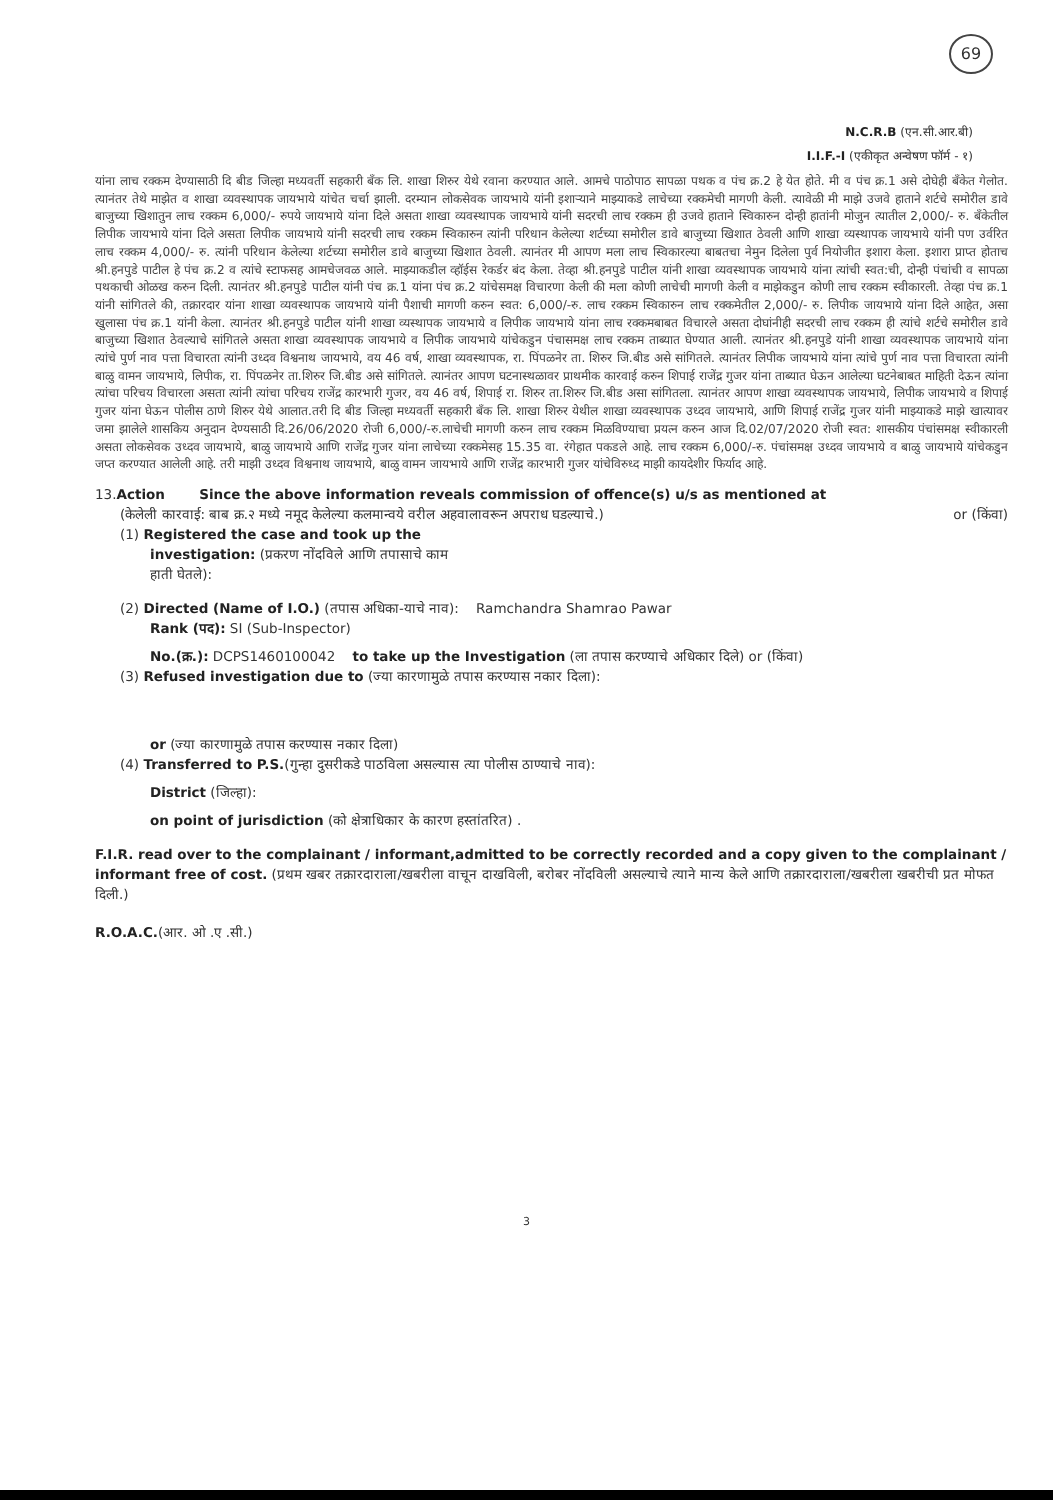69
N.C.R.B (एन.सी.आर.बी)
I.I.F.-I (एकीकृत अन्वेषण फॉर्म - १)
यांना लाच रक्कम देण्यासाठी दि बीड जिल्हा मध्यवर्ती सहकारी बँक लि. शाखा शिरुर येथे रवाना करण्यात आले. आमचे पाठोपाठ सापळा पथक व पंच क्र.2 हे येत होते. मी व पंच क्र.1 असे दोघेही बँकेत गेलोत. त्यानंतर तेथे माझेत व शाखा व्यवस्थापक जायभाये यांचेत चर्चा झाली. दरम्यान लोकसेवक जायभाये यांनी इशाऱ्याने माझ्याकडे लाचेच्या रक्कमेची मागणी केली. त्यावेळी मी माझे उजवे हाताने शर्टचे समोरील डावे बाजुच्या खिशातुन लाच रक्कम 6,000/- रुपये जायभाये यांना दिले असता शाखा व्यवस्थापक जायभाये यांनी सदरची लाच रक्कम ही उजवे हाताने स्विकारुन दोन्ही हातांनी मोजुन त्यातील 2,000/- रु. बँकेतील लिपीक जायभाये यांना दिले असता लिपीक जायभाये यांनी सदरची लाच रक्कम स्विकारुन त्यांनी परिधान केलेल्या शर्टच्या समोरील डावे बाजुच्या खिशात ठेवली आणि शाखा व्यस्थापक जायभाये यांनी पण उर्वरित लाच रक्कम 4,000/- रु. त्यांनी परिधान केलेल्या शर्टच्या समोरील डावे बाजुच्या खिशात ठेवली. त्यानंतर मी आपण मला लाच स्विकारल्या बाबतचा नेमुन दिलेला पुर्व नियोजीत इशारा केला. इशारा प्राप्त होताच श्री.हनपुडे पाटील हे पंच क्र.2 व त्यांचे स्टाफसह आमचेजवळ आले. माझ्याकडील व्हॉईस रेकर्डर बंद केला. तेव्हा श्री.हनपुडे पाटील यांनी शाखा व्यवस्थापक जायभाये यांना त्यांची स्वत:ची, दोन्ही पंचांची व सापळा पथकाची ओळख करुन दिली. त्यानंतर श्री.हनपुडे पाटील यांनी पंच क्र.1 यांना पंच क्र.2 यांचेसमक्ष विचारणा केली की मला कोणी लाचेची मागणी केली व माझेकडुन कोणी लाच रक्कम स्वीकारली. तेव्हा पंच क्र.1 यांनी सांगितले की, तक्रारदार यांना शाखा व्यवस्थापक जायभाये यांनी पैशाची मागणी करुन स्वत: 6,000/-रु. लाच रक्कम स्विकारुन लाच रक्कमेतील 2,000/- रु. लिपीक जायभाये यांना दिले आहेत, असा खुलासा पंच क्र.1 यांनी केला. त्यानंतर श्री.हनपुडे पाटील यांनी शाखा व्यस्थापक जायभाये व लिपीक जायभाये यांना लाच रक्कमबाबत विचारले असता दोघांनीही सदरची लाच रक्कम ही त्यांचे शर्टचे समोरील डावे बाजुच्या खिशात ठेवल्याचे सांगितले असता शाखा व्यवस्थापक जायभाये व लिपीक जायभाये यांचेकडुन पंचासमक्ष लाच रक्कम ताब्यात घेण्यात आली. त्यानंतर श्री.हनपुडे यांनी शाखा व्यवस्थापक जायभाये यांना त्यांचे पुर्ण नाव पत्ता विचारता त्यांनी उध्दव विश्वनाथ जायभाये, वय 46 वर्ष, शाखा व्यवस्थापक, रा. पिंपळनेर ता. शिरुर जि.बीड असे सांगितले. त्यानंतर लिपीक जायभाये यांना त्यांचे पुर्ण नाव पत्ता विचारता त्यांनी बाळु वामन जायभाये, लिपीक, रा. पिंपळनेर ता.शिरुर जि.बीड असे सांगितले. त्यानंतर आपण घटनास्थळावर प्राथमीक कारवाई करुन शिपाई राजेंद्र गुजर यांना ताब्यात घेऊन आलेल्या घटनेबाबत माहिती देऊन त्यांना त्यांचा परिचय विचारला असता त्यांनी त्यांचा परिचय राजेंद्र कारभारी गुजर, वय 46 वर्ष, शिपाई रा. शिरुर ता.शिरुर जि.बीड असा सांगितला. त्यानंतर आपण शाखा व्यवस्थापक जायभाये, लिपीक जायभाये व शिपाई गुजर यांना घेऊन पोलीस ठाणे शिरुर येथे आलात.तरी दि बीड जिल्हा मध्यवर्ती सहकारी बँक लि. शाखा शिरुर येथील शाखा व्यवस्थापक उध्दव जायभाये, आणि शिपाई राजेंद्र गुजर यांनी माझ्याकडे माझे खात्यावर जमा झालेले शासकिय अनुदान देण्यसाठी दि.26/06/2020 रोजी 6,000/-रु.लाचेची मागणी करुन लाच रक्कम मिळविण्याचा प्रयत्न करुन आज दि.02/07/2020 रोजी स्वत: शासकीय पंचांसमक्ष स्वीकारली असता लोकसेवक उध्दव जायभाये, बाळु जायभाये आणि राजेंद्र गुजर यांना लाचेच्या रक्कमेसह 15.35 वा. रंगेहात पकडले आहे. लाच रक्कम 6,000/-रु. पंचांसमक्ष उध्दव जायभाये व बाळु जायभाये यांचेकडुन जप्त करण्यात आलेली आहे. तरी माझी उध्दव विश्वनाथ जायभाये, बाळु वामन जायभाये आणि राजेंद्र कारभारी गुजर यांचेविरुध्द माझी कायदेशीर फिर्याद आहे.
13.Action Since the above information reveals commission of offence(s) u/s as mentioned at
(केलेली कारवाई: बाब क्र.२ मध्ये नमूद केलेल्या कलमान्वये वरील अहवालावरून अपराध घडल्याचे.) or (किंवा)
(1) Registered the case and took up the
investigation: (प्रकरण नोंदविले आणि तपासाचे काम
हाती घेतले):
(2) Directed (Name of I.O.) (तपास अधिका-याचे नाव): Ramchandra Shamrao Pawar
Rank (पद): SI (Sub-Inspector)
No.(क्र.): DCPS1460100042 to take up the Investigation (ला तपास करण्याचे अधिकार दिले) or (किंवा)
(3) Refused investigation due to (ज्या कारणामुळे तपास करण्यास नकार दिला):
or (ज्या कारणामुळे तपास करण्यास नकार दिला)
(4) Transferred to P.S.(गुन्हा दुसरीकडे पाठविला असल्यास त्या पोलीस ठाण्याचे नाव):
District (जिल्हा):
on point of jurisdiction (को क्षेत्राधिकार के कारण हस्तांतरित) .
F.I.R. read over to the complainant / informant,admitted to be correctly recorded and a copy given to the complainant / informant free of cost. (प्रथम खबर तक्रारदाराला/खबरीला वाचून दाखविली, बरोबर नोंदविली असल्याचे त्याने मान्य केले आणि तक्रारदाराला/खबरीला खबरीची प्रत मोफत दिली.)
R.O.A.C.(आर. ओ .ए .सी.)
3